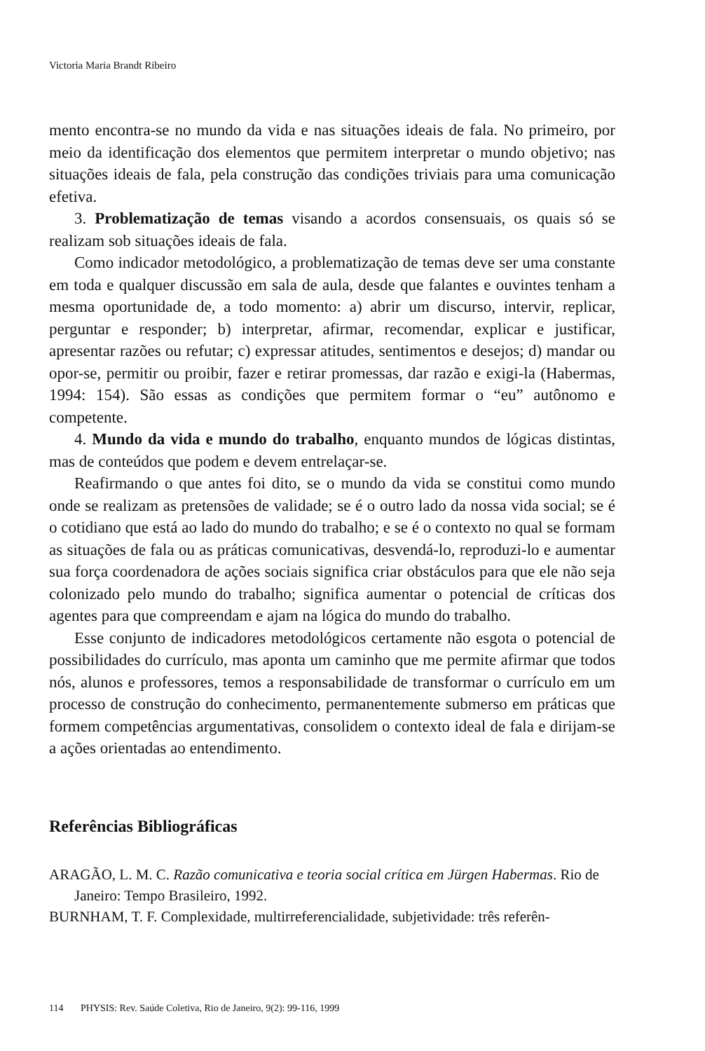Victoria Maria Brandt Ribeiro
mento encontra-se no mundo da vida e nas situações ideais de fala. No primeiro, por meio da identificação dos elementos que permitem interpretar o mundo objetivo; nas situações ideais de fala, pela construção das condições triviais para uma comunicação efetiva.
3. Problematização de temas visando a acordos consensuais, os quais só se realizam sob situações ideais de fala.
Como indicador metodológico, a problematização de temas deve ser uma constante em toda e qualquer discussão em sala de aula, desde que falantes e ouvintes tenham a mesma oportunidade de, a todo momento: a) abrir um discurso, intervir, replicar, perguntar e responder; b) interpretar, afirmar, recomendar, explicar e justificar, apresentar razões ou refutar; c) expressar atitudes, sentimentos e desejos; d) mandar ou opor-se, permitir ou proibir, fazer e retirar promessas, dar razão e exigi-la (Habermas, 1994: 154). São essas as condições que permitem formar o “eu” autônomo e competente.
4. Mundo da vida e mundo do trabalho, enquanto mundos de lógicas distintas, mas de conteúdos que podem e devem entrelaçar-se.
Reafirmando o que antes foi dito, se o mundo da vida se constitui como mundo onde se realizam as pretensões de validade; se é o outro lado da nossa vida social; se é o cotidiano que está ao lado do mundo do trabalho; e se é o contexto no qual se formam as situações de fala ou as práticas comunicativas, desvendá-lo, reproduzi-lo e aumentar sua força coordenadora de ações sociais significa criar obstáculos para que ele não seja colonizado pelo mundo do trabalho; significa aumentar o potencial de críticas dos agentes para que compreendam e ajam na lógica do mundo do trabalho.
Esse conjunto de indicadores metodológicos certamente não esgota o potencial de possibilidades do currículo, mas aponta um caminho que me permite afirmar que todos nós, alunos e professores, temos a responsabilidade de transformar o currículo em um processo de construção do conhecimento, permanentemente submerso em práticas que formem competências argumentativas, consolidem o contexto ideal de fala e dirijam-se a ações orientadas ao entendimento.
Referências Bibliográficas
ARAGÃO, L. M. C. Razão comunicativa e teoria social crítica em Jürgen Habermas. Rio de Janeiro: Tempo Brasileiro, 1992.
BURNHAM, T. F. Complexidade, multirreferencialidade, subjetividade: três referên-
114 PHYSIS: Rev. Saúde Coletiva, Rio de Janeiro, 9(2): 99-116, 1999